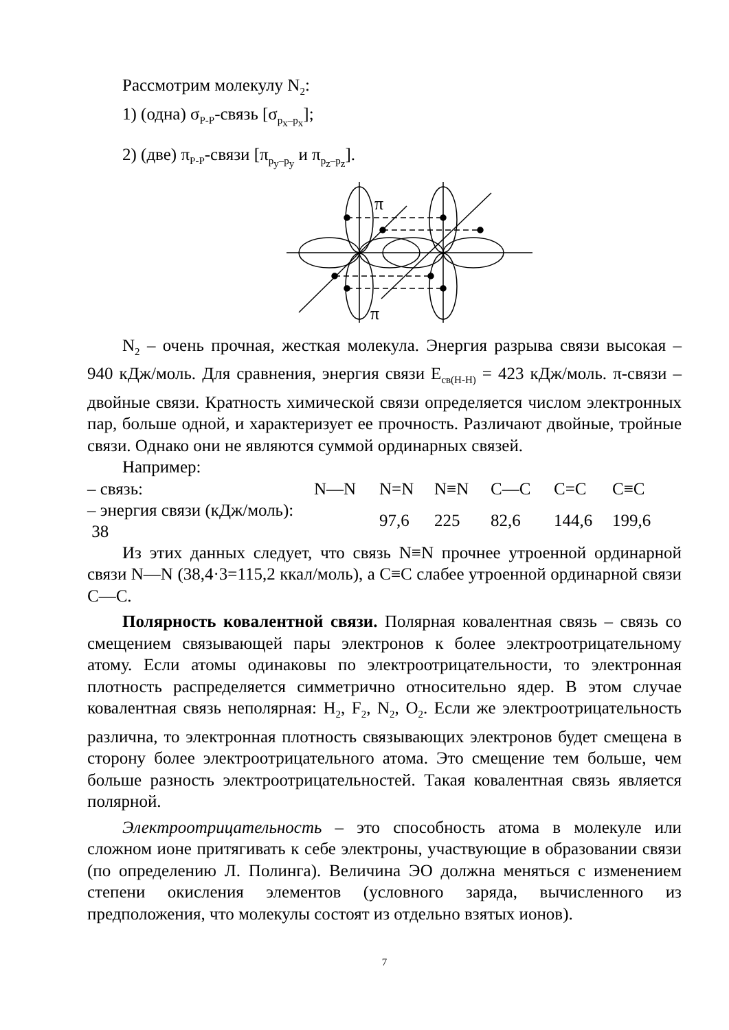Рассмотрим молекулу N<sub>2</sub>:
1) (одна) σ<sub>P-P</sub>-связь [σ<sub>p<sub>x</sub>–p<sub>x</sub></sub>];
2) (две) π<sub>P-P</sub>-связи [π<sub>p<sub>y</sub>–p<sub>y</sub></sub> и π<sub>p<sub>z</sub>–p<sub>z</sub></sub>].
π
π
N<sub>2</sub> – очень прочная, жесткая молекула. Энергия разрыва связи высокая – 940 кДж/моль. Для сравнения, энергия связи E<sub>св(H-H)</sub> = 423 кДж/моль. π-связи – двойные связи. Кратность химической связи определяется числом электронных пар, больше одной, и характеризует ее прочность. Различают двойные, тройные связи. Однако они не являются суммой ординарных связей.
Например:
| – связь: | N—N | N=N | N≡N | C—C | C=C | C≡C |
| – энергия связи (кДж/моль): 38 | | 97,6 | 225 | 82,6 | 144,6 | 199,6 |
Из этих данных следует, что связь N≡N прочнее утроенной ординарной связи N—N (38,4·3=115,2 ккал/моль), а C≡C слабее утроенной ординарной связи C—C.
Полярность ковалентной связи. Полярная ковалентная связь – связь со смещением связывающей пары электронов к более электроотрицательному атому. Если атомы одинаковы по электроотрицательности, то электронная плотность распределяется симметрично относительно ядер. В этом случае ковалентная связь неполярная: H<sub>2</sub>, F<sub>2</sub>, N<sub>2</sub>, O<sub>2</sub>. Если же электроотрицательность различна, то электронная плотность связывающих электронов будет смещена в сторону более электроотрицательного атома. Это смещение тем больше, чем больше разность электроотрицательностей. Такая ковалентная связь является полярной.
Электроотрицательность – это способность атома в молекуле или сложном ионе притягивать к себе электроны, участвующие в образовании связи (по определению Л. Полинга). Величина ЭО должна меняться с изменением степени окисления элементов (условного заряда, вычисленного из предположения, что молекулы состоят из отдельно взятых ионов).
7